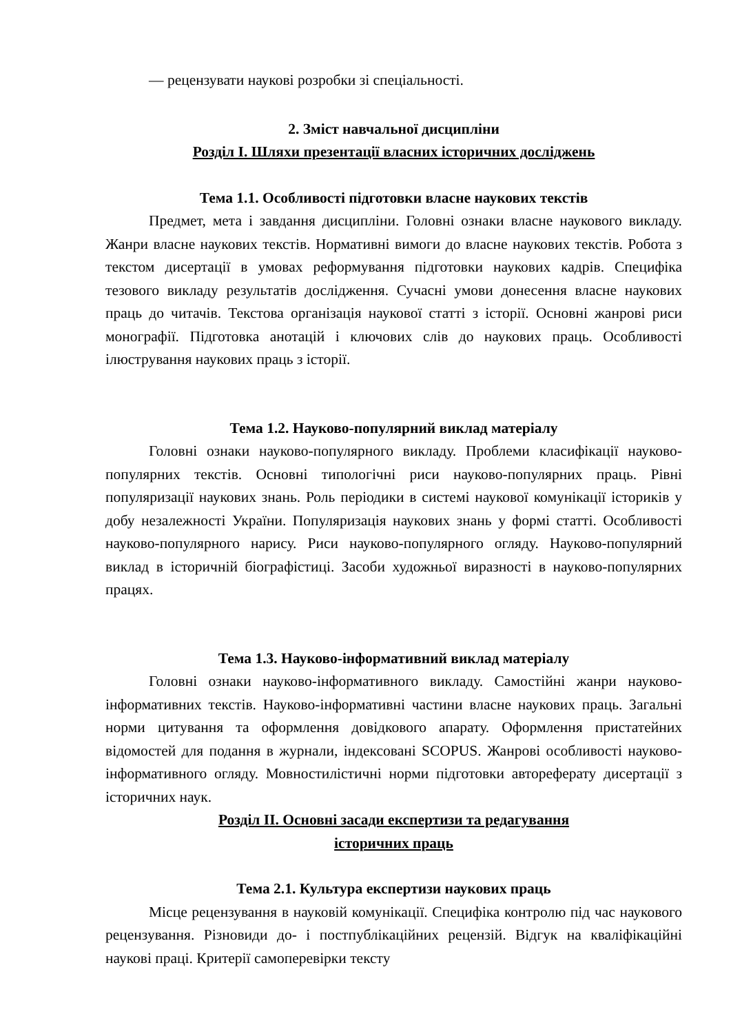— рецензувати наукові розробки зі спеціальності.
2. Зміст навчальної дисципліни
Розділ І. Шляхи презентації власних історичних досліджень
Тема 1.1. Особливості підготовки власне наукових текстів
Предмет, мета і завдання дисципліни. Головні ознаки власне наукового викладу. Жанри власне наукових текстів. Нормативні вимоги до власне наукових текстів. Робота з текстом дисертації в умовах реформування підготовки наукових кадрів. Специфіка тезового викладу результатів дослідження. Сучасні умови донесення власне наукових праць до читачів. Текстова організація наукової статті з історії. Основні жанрові риси монографії. Підготовка анотацій і ключових слів до наукових праць. Особливості ілюстрування наукових праць з історії.
Тема 1.2. Науково-популярний виклад матеріалу
Головні ознаки науково-популярного викладу. Проблеми класифікації науково-популярних текстів. Основні типологічні риси науково-популярних праць. Рівні популяризації наукових знань. Роль періодики в системі наукової комунікації істориків у добу незалежності України. Популяризація наукових знань у формі статті. Особливості науково-популярного нарису. Риси науково-популярного огляду. Науково-популярний виклад в історичній біографістиці. Засоби художньої виразності в науково-популярних працях.
Тема 1.3. Науково-інформативний виклад матеріалу
Головні ознаки науково-інформативного викладу. Самостійні жанри науково-інформативних текстів. Науково-інформативні частини власне наукових праць. Загальні норми цитування та оформлення довідкового апарату. Оформлення пристатейних відомостей для подання в журнали, індексовані SCOPUS. Жанрові особливості науково-інформативного огляду. Мовностилістичні норми підготовки автореферату дисертації з історичних наук.
Розділ ІІ. Основні засади експертизи та редагування
історичних праць
Тема 2.1. Культура експертизи наукових праць
Місце рецензування в науковій комунікації. Специфіка контролю під час наукового рецензування. Різновиди до- і постпублікаційних рецензій. Відгук на кваліфікаційні наукові праці. Критерії самоперевірки тексту